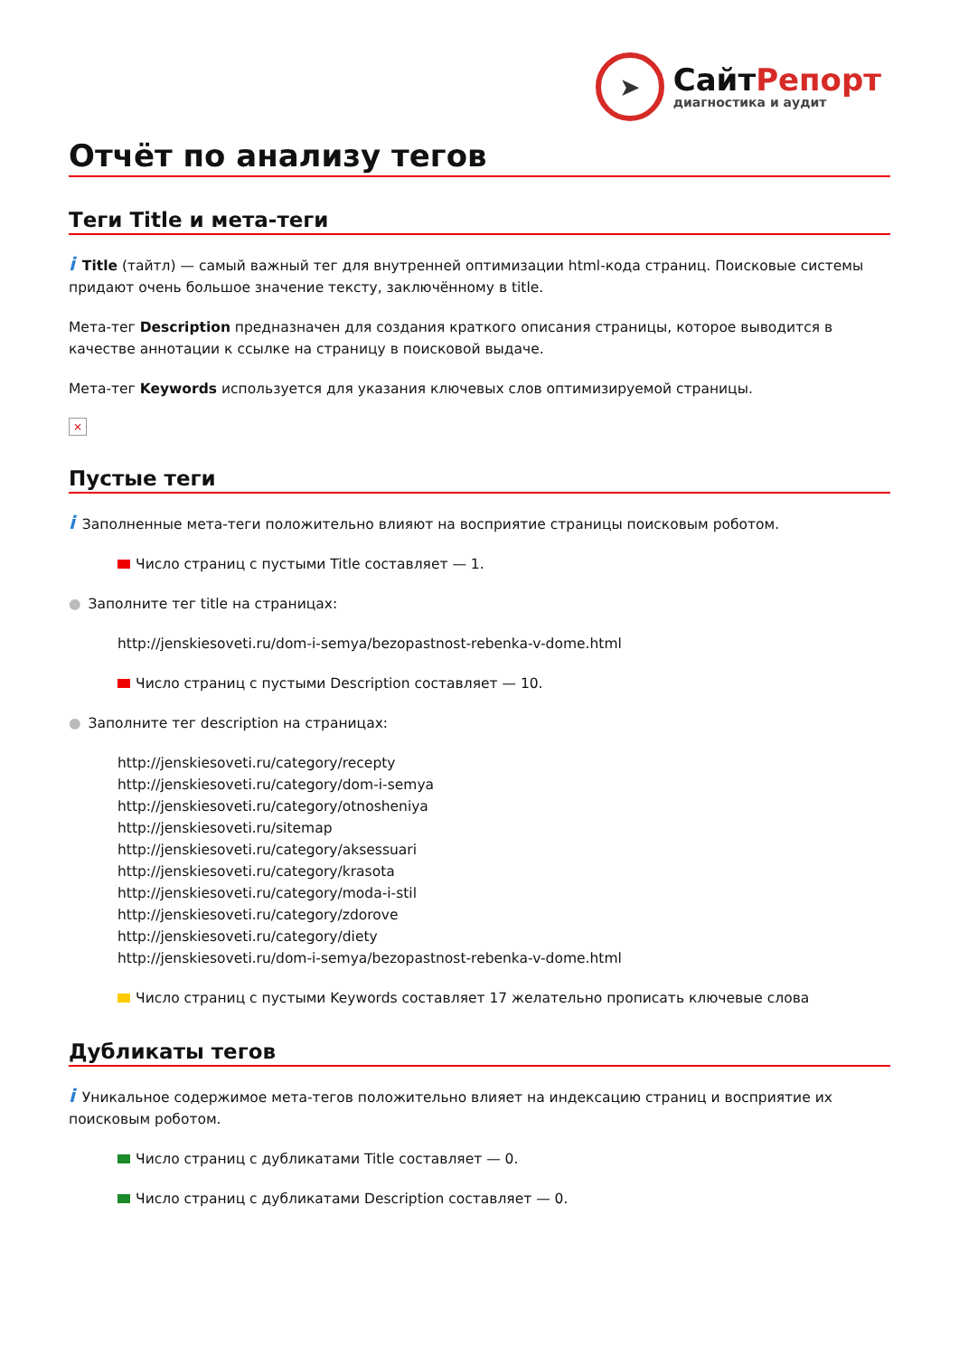➤
СайтРепорт
диагностика и аудит
Отчёт по анализу тегов
Теги Title и мета-теги
i Title (тайтл) — самый важный тег для внутренней оптимизации html-кода страниц. Поисковые системы придают очень большое значение тексту, заключённому в title.
Мета-тег Description предназначен для создания краткого описания страницы, которое выводится в качестве аннотации к ссылке на страницу в поисковой выдаче.
Мета-тег Keywords используется для указания ключевых слов оптимизируемой страницы.
×
Пустые теги
i Заполненные мета-теги положительно влияют на восприятие страницы поисковым роботом.
Число страниц с пустыми Title составляет — 1.
● Заполните тег title на страницах:
http://jenskiesoveti.ru/dom-i-semya/bezopastnost-rebenka-v-dome.html
Число страниц с пустыми Description составляет — 10.
● Заполните тег description на страницах:
http://jenskiesoveti.ru/category/recepty
http://jenskiesoveti.ru/category/dom-i-semya
http://jenskiesoveti.ru/category/otnosheniya
http://jenskiesoveti.ru/sitemap
http://jenskiesoveti.ru/category/aksessuari
http://jenskiesoveti.ru/category/krasota
http://jenskiesoveti.ru/category/moda-i-stil
http://jenskiesoveti.ru/category/zdorove
http://jenskiesoveti.ru/category/diety
http://jenskiesoveti.ru/dom-i-semya/bezopastnost-rebenka-v-dome.html
Число страниц с пустыми Keywords составляет 17 желательно прописать ключевые слова
Дубликаты тегов
i Уникальное содержимое мета-тегов положительно влияет на индексацию страниц и восприятие их поисковым роботом.
Число страниц с дубликатами Title составляет — 0.
Число страниц с дубликатами Description составляет — 0.